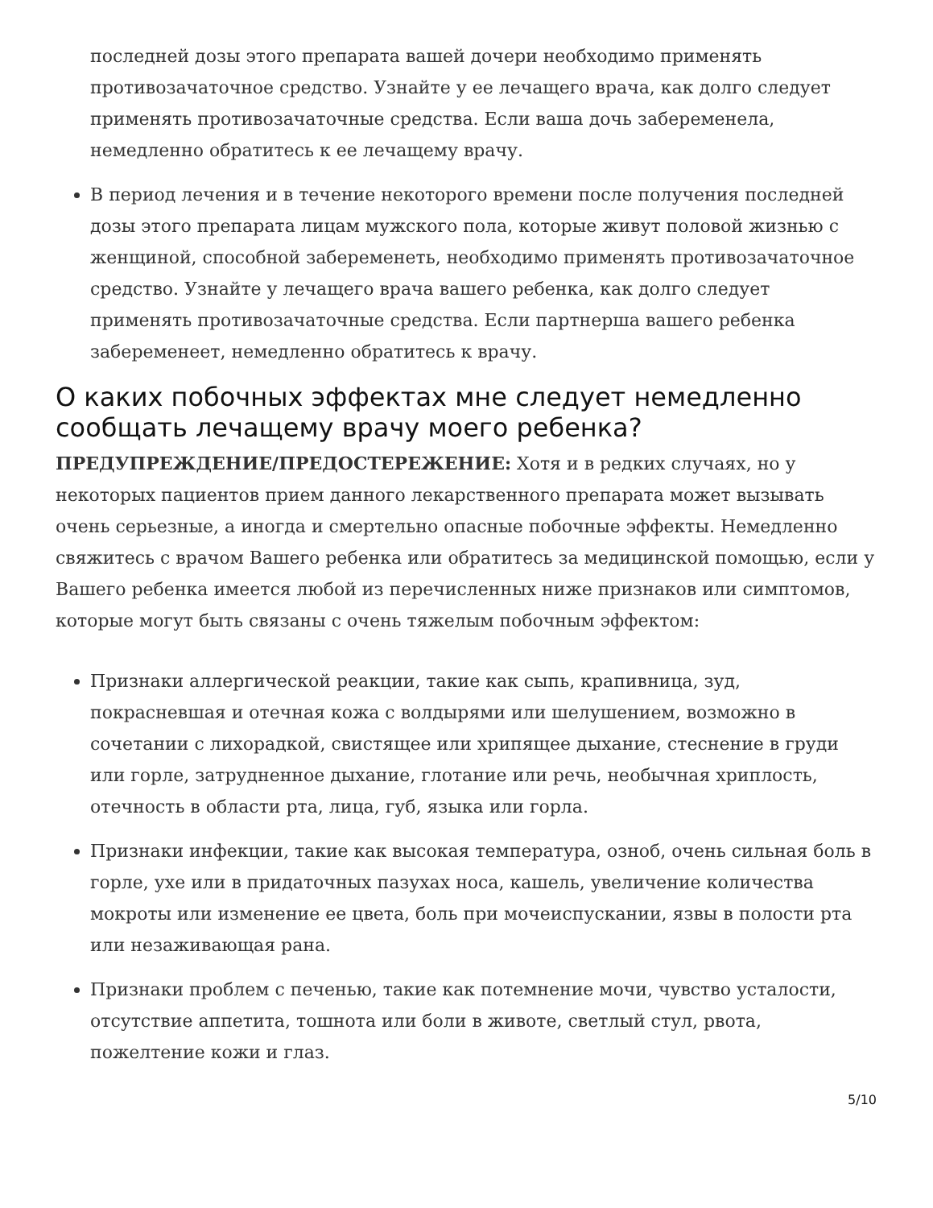последней дозы этого препарата вашей дочери необходимо применять противозачаточное средство. Узнайте у ее лечащего врача, как долго следует применять противозачаточные средства. Если ваша дочь забеременела, немедленно обратитесь к ее лечащему врачу.
В период лечения и в течение некоторого времени после получения последней дозы этого препарата лицам мужского пола, которые живут половой жизнью с женщиной, способной забеременеть, необходимо применять противозачаточное средство. Узнайте у лечащего врача вашего ребенка, как долго следует применять противозачаточные средства. Если партнерша вашего ребенка забеременеет, немедленно обратитесь к врачу.
О каких побочных эффектах мне следует немедленно сообщать лечащему врачу моего ребенка?
ПРЕДУПРЕЖДЕНИЕ/ПРЕДОСТЕРЕЖЕНИЕ: Хотя и в редких случаях, но у некоторых пациентов прием данного лекарственного препарата может вызывать очень серьезные, а иногда и смертельно опасные побочные эффекты. Немедленно свяжитесь с врачом Вашего ребенка или обратитесь за медицинской помощью, если у Вашего ребенка имеется любой из перечисленных ниже признаков или симптомов, которые могут быть связаны с очень тяжелым побочным эффектом:
Признаки аллергической реакции, такие как сыпь, крапивница, зуд, покрасневшая и отечная кожа с волдырями или шелушением, возможно в сочетании с лихорадкой, свистящее или хрипящее дыхание, стеснение в груди или горле, затрудненное дыхание, глотание или речь, необычная хриплость, отечность в области рта, лица, губ, языка или горла.
Признаки инфекции, такие как высокая температура, озноб, очень сильная боль в горле, ухе или в придаточных пазухах носа, кашель, увеличение количества мокроты или изменение ее цвета, боль при мочеиспускании, язвы в полости рта или незаживающая рана.
Признаки проблем с печенью, такие как потемнение мочи, чувство усталости, отсутствие аппетита, тошнота или боли в животе, светлый стул, рвота, пожелтение кожи и глаз.
5/10